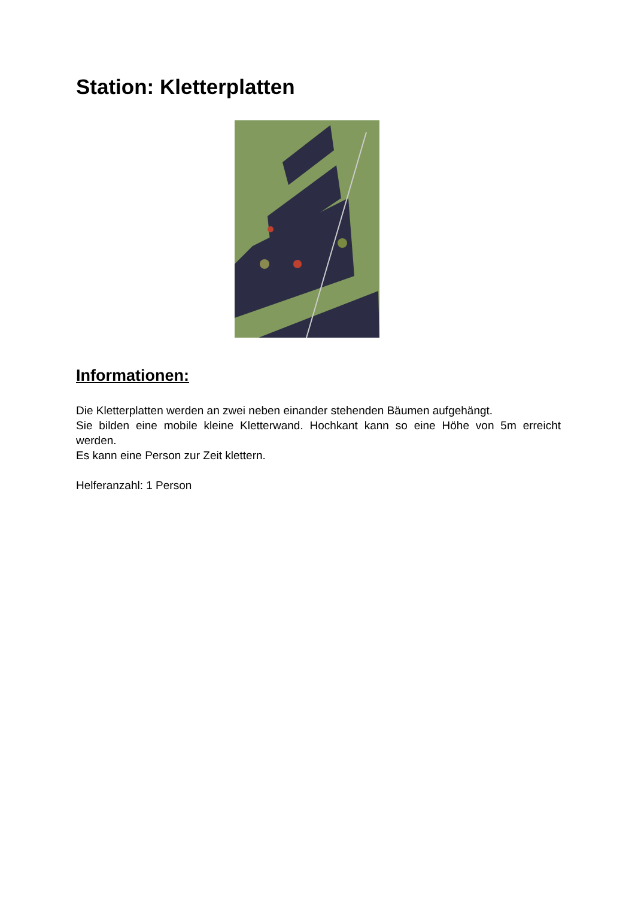Station: Kletterplatten
Informationen:
Die Kletterplatten werden an zwei neben einander stehenden Bäumen aufgehängt.
Sie bilden eine mobile kleine Kletterwand. Hochkant kann so eine Höhe von 5m erreicht werden.
Es kann eine Person zur Zeit klettern.
Helferanzahl: 1 Person